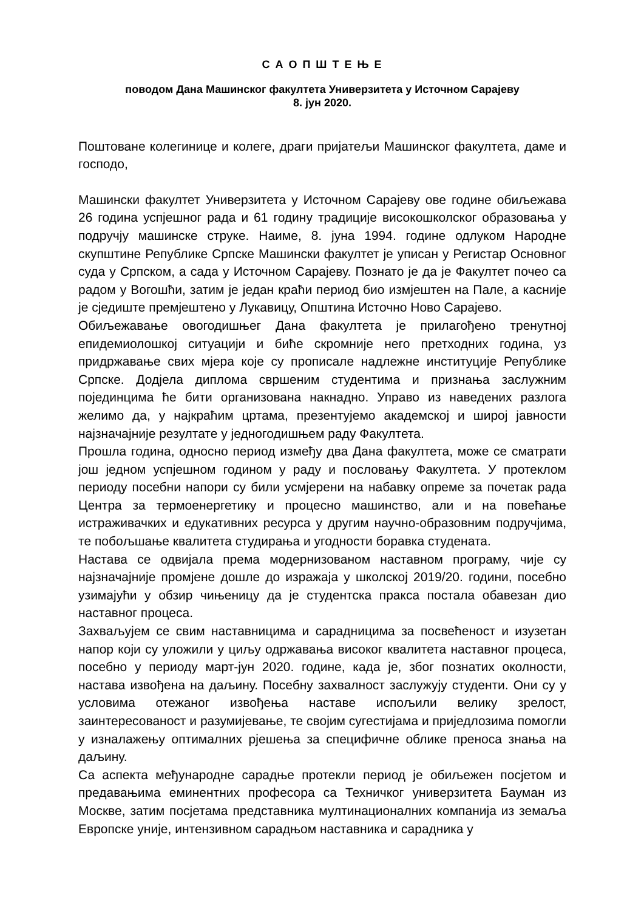С А О П Ш Т Е Њ Е
поводом Дана Машинског факултета Универзитета у Источном Сарајеву
8. јун 2020.
Поштоване колегинице и колеге, драги пријатељи Машинског факултета, даме и господо,
Машински факултет Универзитета у Источном Сарајеву ове године обиљежава 26 година успјешног рада и 61 годину традиције високошколског образовања у подручју машинске струке. Наиме, 8. јуна 1994. године одлуком Народне скупштине Републике Српске Машински факултет је уписан у Регистар Основног суда у Српском, а сада у Источном Сарајеву. Познато је да је Факултет почео са радом у Вогошћи, затим је један краћи период био измјештен на Пале, а касније је сједиште премјештено у Лукавицу, Општина Источно Ново Сарајево.
Обиљежавање овогодишњег Дана факултета је прилагођено тренутној епидемиолошкој ситуацији и биће скромније него претходних година, уз придржавање свих мјера које су прописале надлежне институције Републике Српске. Додјела диплома свршеним студентима и признања заслужним појединцима ће бити организована накнадно. Управо из наведених разлога желимо да, у најкраћим цртама, презентујемо академској и широј јавности најзначајније резултате у једногодишњем раду Факултета.
Прошла година, односно период између два Дана факултета, може се сматрати још једном успјешном годином у раду и пословању Факултета. У протеклом периоду посебни напори су били усмјерени на набавку опреме за почетак рада Центра за термоенергетику и процесно машинство, али и на повећање истраживачких и едукативних ресурса у другим научно-образовним подручјима, те побољшање квалитета студирања и угодности боравка студената.
Настава се одвијала према модернизованом наставном програму, чије су најзначајније промјене дошле до изражаја у школској 2019/20. години, посебно узимајући у обзир чињеницу да је студентска пракса постала обавезан дио наставног процеса.
Захваљујем се свим наставницима и сарадницима за посвећеност и изузетан напор који су уложили у циљу одржавања високог квалитета наставног процеса, посебно у периоду март-јун 2020. године, када је, због познатих околности, настава извођена на даљину. Посебну захвалност заслужују студенти. Они су у условима отежаног извођења наставе испољили велику зрелост, заинтересованост и разумијевање, те својим сугестијама и приједлозима помогли у изналажењу оптималних рјешења за специфичне облике преноса знања на даљину.
Са аспекта међународне сарадње протекли период је обиљежен посјетом и предавањима еминентних професора са Техничког универзитета Бауман из Москве, затим посјетама представника мултинационалних компанија из земаља Европске уније, интензивном сарадњом наставника и сарадника у